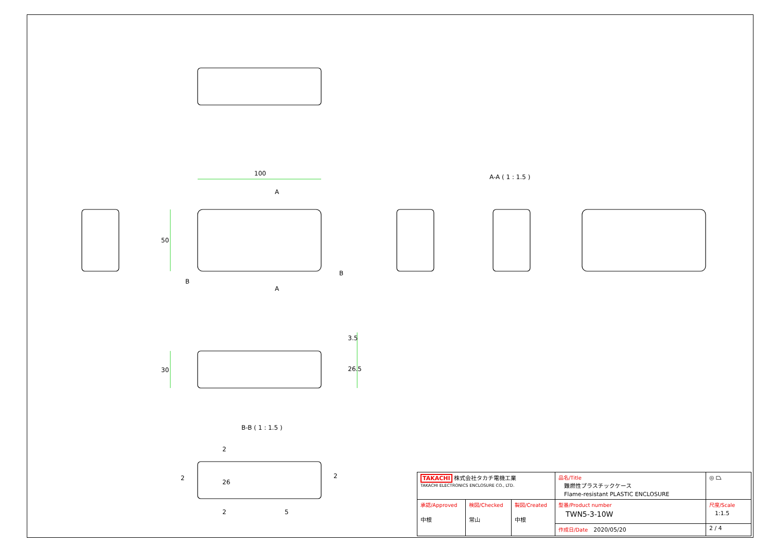100
50
A
A
B
B
A-A ( 1 : 1.5 )
30
3.5
26.5
B-B ( 1 : 1.5 )
2
2
26
2
2 5
| TAKACHI 株式会社タカチ電機工業 TAKACHI ELECTRONICS ENCLOSURE CO., LTD. | | | 品名/Title 難燃性プラスチックケース Flame-resistant PLASTIC ENCLOSURE | ◎ ⏢ |
| 承認/Approved 中根 | 検図/Checked 常山 | 製図/Created 中根 | 型番/Product number TWN5-3-10W | 尺度/Scale 1:1.5 |
| | | | 作成日/Date 2020/05/20 | 2 / 4 |